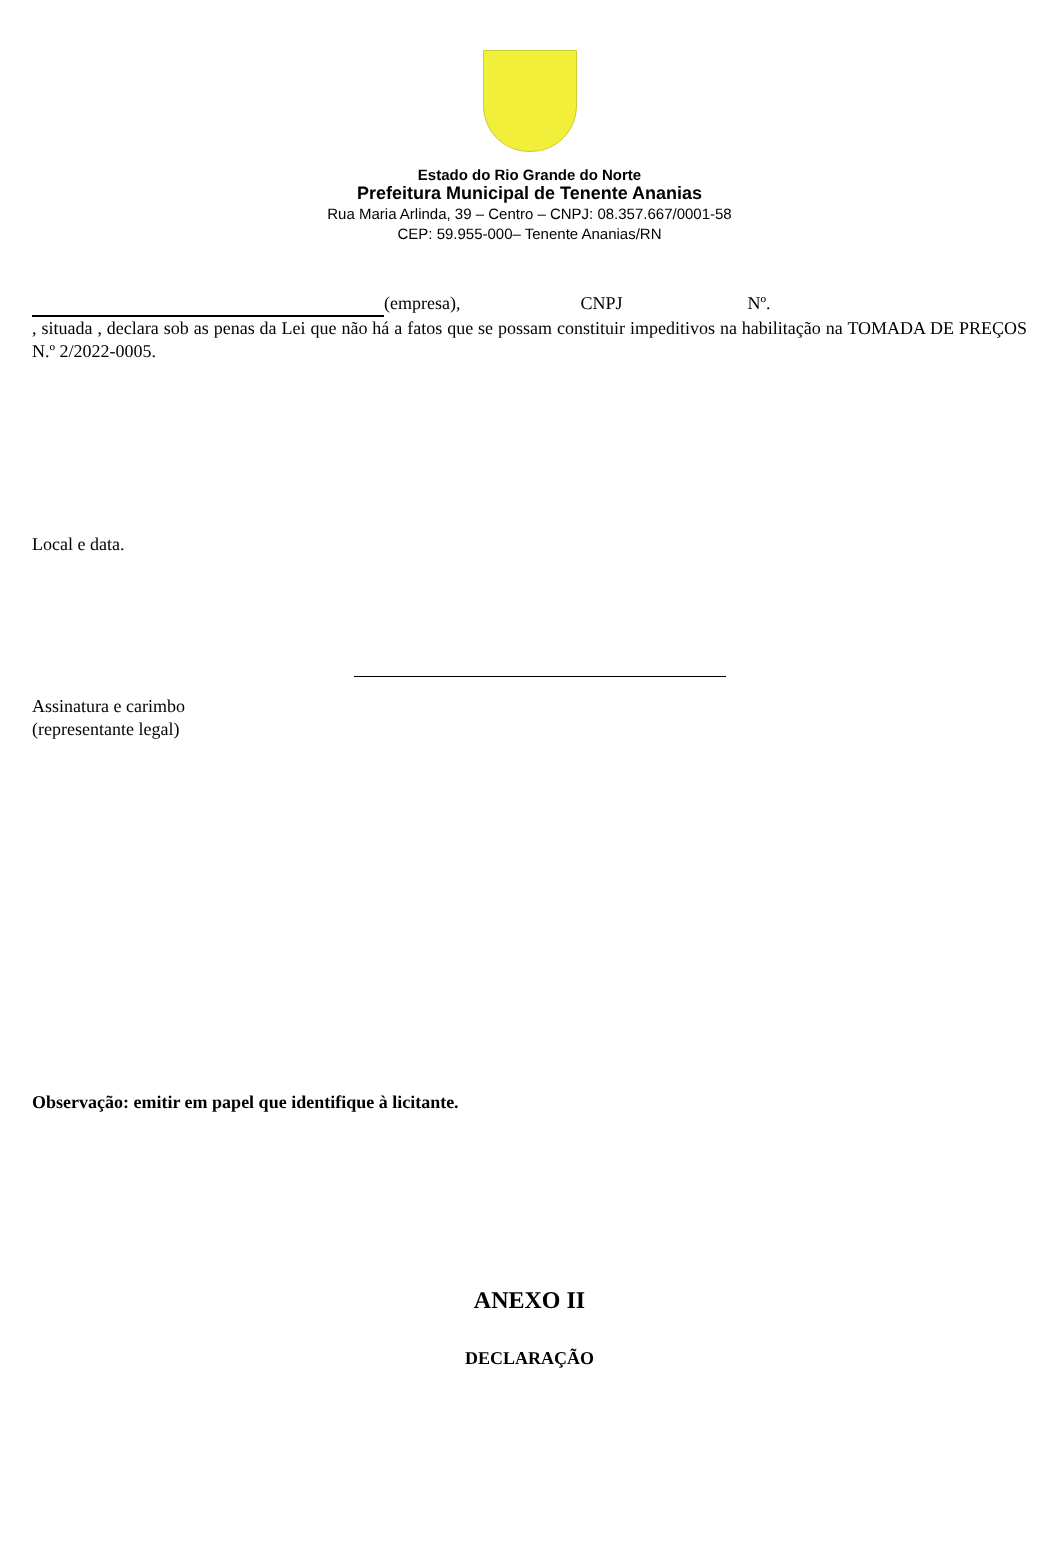Estado do Rio Grande do Norte
Prefeitura Municipal de Tenente Ananias
Rua Maria Arlinda, 39 – Centro – CNPJ: 08.357.667/0001-58
CEP: 59.955-000– Tenente Ananias/RN
(empresa), CNPJ Nº.
, situada , declara sob as penas da Lei que não há a fatos que se possam constituir impeditivos na habilitação na TOMADA DE PREÇOS N.º 2/2022-0005.
Local e data.
Assinatura e carimbo
(representante legal)
Observação: emitir em papel que identifique à licitante.
ANEXO II
DECLARAÇÃO